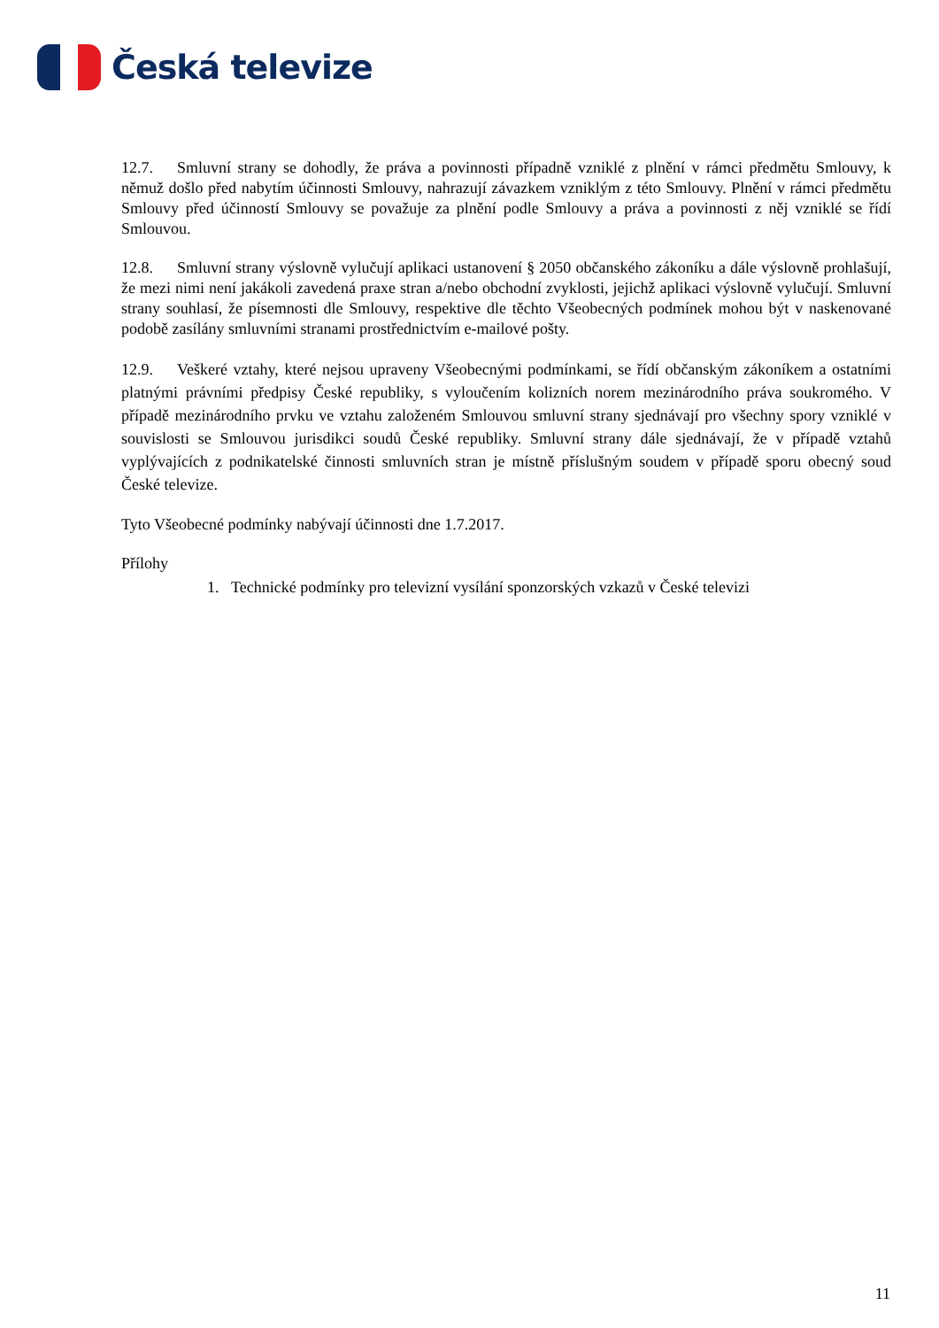Česká televize
12.7. Smluvní strany se dohodly, že práva a povinnosti případně vzniklé z plnění v rámci předmětu Smlouvy, k němuž došlo před nabytím účinnosti Smlouvy, nahrazují závazkem vzniklým z této Smlouvy. Plnění v rámci předmětu Smlouvy před účinností Smlouvy se považuje za plnění podle Smlouvy a práva a povinnosti z něj vzniklé se řídí Smlouvou.
12.8. Smluvní strany výslovně vylučují aplikaci ustanovení § 2050 občanského zákoníku a dále výslovně prohlašují, že mezi nimi není jakákoli zavedená praxe stran a/nebo obchodní zvyklosti, jejichž aplikaci výslovně vylučují. Smluvní strany souhlasí, že písemnosti dle Smlouvy, respektive dle těchto Všeobecných podmínek mohou být v naskenované podobě zasílány smluvními stranami prostřednictvím e-mailové pošty.
12.9. Veškeré vztahy, které nejsou upraveny Všeobecnými podmínkami, se řídí občanským zákoníkem a ostatními platnými právními předpisy České republiky, s vyloučením kolizních norem mezinárodního práva soukromého. V případě mezinárodního prvku ve vztahu založeném Smlouvou smluvní strany sjednávají pro všechny spory vzniklé v souvislosti se Smlouvou jurisdikci soudů České republiky. Smluvní strany dále sjednávají, že v případě vztahů vyplývajících z podnikatelské činnosti smluvních stran je místně příslušným soudem v případě sporu obecný soud České televize.
Tyto Všeobecné podmínky nabývají účinnosti dne 1.7.2017.
Přílohy
1. Technické podmínky pro televizní vysílání sponzorských vzkazů v České televizi
11